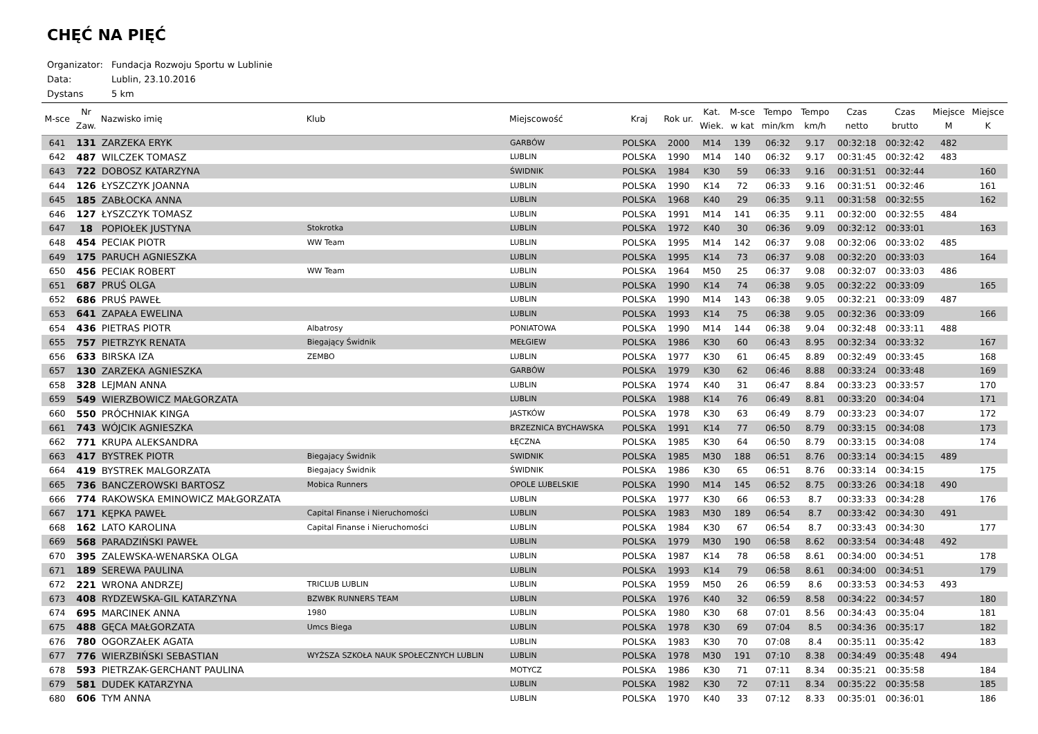CHĘĆ NA PIĘĆ
Organizator: Fundacja Rozwoju Sportu w Lublinie
Data: Lublin, 23.10.2016
Dystans 5 km
| M-sce | Nr Zaw. | Nazwisko imię | Klub | Miejscowość | Kraj | Rok ur. | Kat. Wiek. | M-sce w kat | Tempo min/km | Tempo km/h | Czas netto | Czas brutto | Miejsce M | Miejsce K |
| --- | --- | --- | --- | --- | --- | --- | --- | --- | --- | --- | --- | --- | --- | --- |
| 641 | 131 | ZARZEKA ERYK | | GARBÓW | POLSKA | 2000 | M14 | 139 | 06:32 | 9.17 | 00:32:18 | 00:32:42 | 482 | |
| 642 | 487 | WILCZEK TOMASZ | | LUBLIN | POLSKA | 1990 | M14 | 140 | 06:32 | 9.17 | 00:31:45 | 00:32:42 | 483 | |
| 643 | 722 | DOBOSZ KATARZYNA | | ŚWIDNIK | POLSKA | 1984 | K30 | 59 | 06:33 | 9.16 | 00:31:51 | 00:32:44 | | 160 |
| 644 | 126 | ŁYSZCZYK JOANNA | | LUBLIN | POLSKA | 1990 | K14 | 72 | 06:33 | 9.16 | 00:31:51 | 00:32:46 | | 161 |
| 645 | 185 | ZABŁOCKA ANNA | | LUBLIN | POLSKA | 1968 | K40 | 29 | 06:35 | 9.11 | 00:31:58 | 00:32:55 | | 162 |
| 646 | 127 | ŁYSZCZYK TOMASZ | | LUBLIN | POLSKA | 1991 | M14 | 141 | 06:35 | 9.11 | 00:32:00 | 00:32:55 | 484 | |
| 647 | 18 | POPIOŁEK JUSTYNA | Stokrotka | LUBLIN | POLSKA | 1972 | K40 | 30 | 06:36 | 9.09 | 00:32:12 | 00:33:01 | | 163 |
| 648 | 454 | PECIAK PIOTR | WW Team | LUBLIN | POLSKA | 1995 | M14 | 142 | 06:37 | 9.08 | 00:32:06 | 00:33:02 | 485 | |
| 649 | 175 | PARUCH AGNIESZKA | | LUBLIN | POLSKA | 1995 | K14 | 73 | 06:37 | 9.08 | 00:32:20 | 00:33:03 | | 164 |
| 650 | 456 | PECIAK ROBERT | WW Team | LUBLIN | POLSKA | 1964 | M50 | 25 | 06:37 | 9.08 | 00:32:07 | 00:33:03 | 486 | |
| 651 | 687 | PRUŚ OLGA | | LUBLIN | POLSKA | 1990 | K14 | 74 | 06:38 | 9.05 | 00:32:22 | 00:33:09 | | 165 |
| 652 | 686 | PRUŚ PAWEŁ | | LUBLIN | POLSKA | 1990 | M14 | 143 | 06:38 | 9.05 | 00:32:21 | 00:33:09 | 487 | |
| 653 | 641 | ZAPAŁA EWELINA | | LUBLIN | POLSKA | 1993 | K14 | 75 | 06:38 | 9.05 | 00:32:36 | 00:33:09 | | 166 |
| 654 | 436 | PIETRAS PIOTR | Albatrosy | PONIATOWA | POLSKA | 1990 | M14 | 144 | 06:38 | 9.04 | 00:32:48 | 00:33:11 | 488 | |
| 655 | 757 | PIETRZYK RENATA | Biegający Świdnik | MEŁGIEW | POLSKA | 1986 | K30 | 60 | 06:43 | 8.95 | 00:32:34 | 00:33:32 | | 167 |
| 656 | 633 | BIRSKA IZA | ZEMBO | LUBLIN | POLSKA | 1977 | K30 | 61 | 06:45 | 8.89 | 00:32:49 | 00:33:45 | | 168 |
| 657 | 130 | ZARZEKA AGNIESZKA | | GARBÓW | POLSKA | 1979 | K30 | 62 | 06:46 | 8.88 | 00:33:24 | 00:33:48 | | 169 |
| 658 | 328 | LEJMAN ANNA | | LUBLIN | POLSKA | 1974 | K40 | 31 | 06:47 | 8.84 | 00:33:23 | 00:33:57 | | 170 |
| 659 | 549 | WIERZBOWICZ MAŁGORZATA | | LUBLIN | POLSKA | 1988 | K14 | 76 | 06:49 | 8.81 | 00:33:20 | 00:34:04 | | 171 |
| 660 | 550 | PRÓCHNIAK KINGA | | JASTKÓW | POLSKA | 1978 | K30 | 63 | 06:49 | 8.79 | 00:33:23 | 00:34:07 | | 172 |
| 661 | 743 | WÓJCIK AGNIESZKA | | BRZEZNICA BYCHAWSKA | POLSKA | 1991 | K14 | 77 | 06:50 | 8.79 | 00:33:15 | 00:34:08 | | 173 |
| 662 | 771 | KRUPA ALEKSANDRA | | ŁĘCZNA | POLSKA | 1985 | K30 | 64 | 06:50 | 8.79 | 00:33:15 | 00:34:08 | | 174 |
| 663 | 417 | BYSTREK PIOTR | Biegajacy Świdnik | SWIDNIK | POLSKA | 1985 | M30 | 188 | 06:51 | 8.76 | 00:33:14 | 00:34:15 | 489 | |
| 664 | 419 | BYSTREK MALGORZATA | Biegajacy Świdnik | ŚWIDNIK | POLSKA | 1986 | K30 | 65 | 06:51 | 8.76 | 00:33:14 | 00:34:15 | | 175 |
| 665 | 736 | BANCZEROWSKI BARTOSZ | Mobica Runners | OPOLE LUBELSKIE | POLSKA | 1990 | M14 | 145 | 06:52 | 8.75 | 00:33:26 | 00:34:18 | 490 | |
| 666 | 774 | RAKOWSKA EMINOWICZ MAŁGORZATA | | LUBLIN | POLSKA | 1977 | K30 | 66 | 06:53 | 8.7 | 00:33:33 | 00:34:28 | | 176 |
| 667 | 171 | KĘPKA PAWEŁ | Capital Finanse i Nieruchomości | LUBLIN | POLSKA | 1983 | M30 | 189 | 06:54 | 8.7 | 00:33:42 | 00:34:30 | 491 | |
| 668 | 162 | LATO KAROLINA | Capital Finanse i Nieruchomości | LUBLIN | POLSKA | 1984 | K30 | 67 | 06:54 | 8.7 | 00:33:43 | 00:34:30 | | 177 |
| 669 | 568 | PARADZIŃSKI PAWEŁ | | LUBLIN | POLSKA | 1979 | M30 | 190 | 06:58 | 8.62 | 00:33:54 | 00:34:48 | 492 | |
| 670 | 395 | ZALEWSKA-WENARSKA OLGA | | LUBLIN | POLSKA | 1987 | K14 | 78 | 06:58 | 8.61 | 00:34:00 | 00:34:51 | | 178 |
| 671 | 189 | SEREWA PAULINA | | LUBLIN | POLSKA | 1993 | K14 | 79 | 06:58 | 8.61 | 00:34:00 | 00:34:51 | | 179 |
| 672 | 221 | WRONA ANDRZEJ | TRICLUB LUBLIN | LUBLIN | POLSKA | 1959 | M50 | 26 | 06:59 | 8.6 | 00:33:53 | 00:34:53 | 493 | |
| 673 | 408 | RYDZEWSKA-GIL KATARZYNA | BZWBK RUNNERS TEAM | LUBLIN | POLSKA | 1976 | K40 | 32 | 06:59 | 8.58 | 00:34:22 | 00:34:57 | | 180 |
| 674 | 695 | MARCINEK ANNA | 1980 | LUBLIN | POLSKA | 1980 | K30 | 68 | 07:01 | 8.56 | 00:34:43 | 00:35:04 | | 181 |
| 675 | 488 | GĘCA MAŁGORZATA | Umcs Biega | LUBLIN | POLSKA | 1978 | K30 | 69 | 07:04 | 8.5 | 00:34:36 | 00:35:17 | | 182 |
| 676 | 780 | OGORZAŁEK AGATA | | LUBLIN | POLSKA | 1983 | K30 | 70 | 07:08 | 8.4 | 00:35:11 | 00:35:42 | | 183 |
| 677 | 776 | WIERZBIŃSKI SEBASTIAN | WYŻSZA SZKOŁA NAUK SPOŁECZNYCH LUBLIN | LUBLIN | POLSKA | 1978 | M30 | 191 | 07:10 | 8.38 | 00:34:49 | 00:35:48 | 494 | |
| 678 | 593 | PIETRZAK-GERCHANT PAULINA | | MOTYCZ | POLSKA | 1986 | K30 | 71 | 07:11 | 8.34 | 00:35:21 | 00:35:58 | | 184 |
| 679 | 581 | DUDEK KATARZYNA | | LUBLIN | POLSKA | 1982 | K30 | 72 | 07:11 | 8.34 | 00:35:22 | 00:35:58 | | 185 |
| 680 | 606 | TYM ANNA | | LUBLIN | POLSKA | 1970 | K40 | 33 | 07:12 | 8.33 | 00:35:01 | 00:36:01 | | 186 |